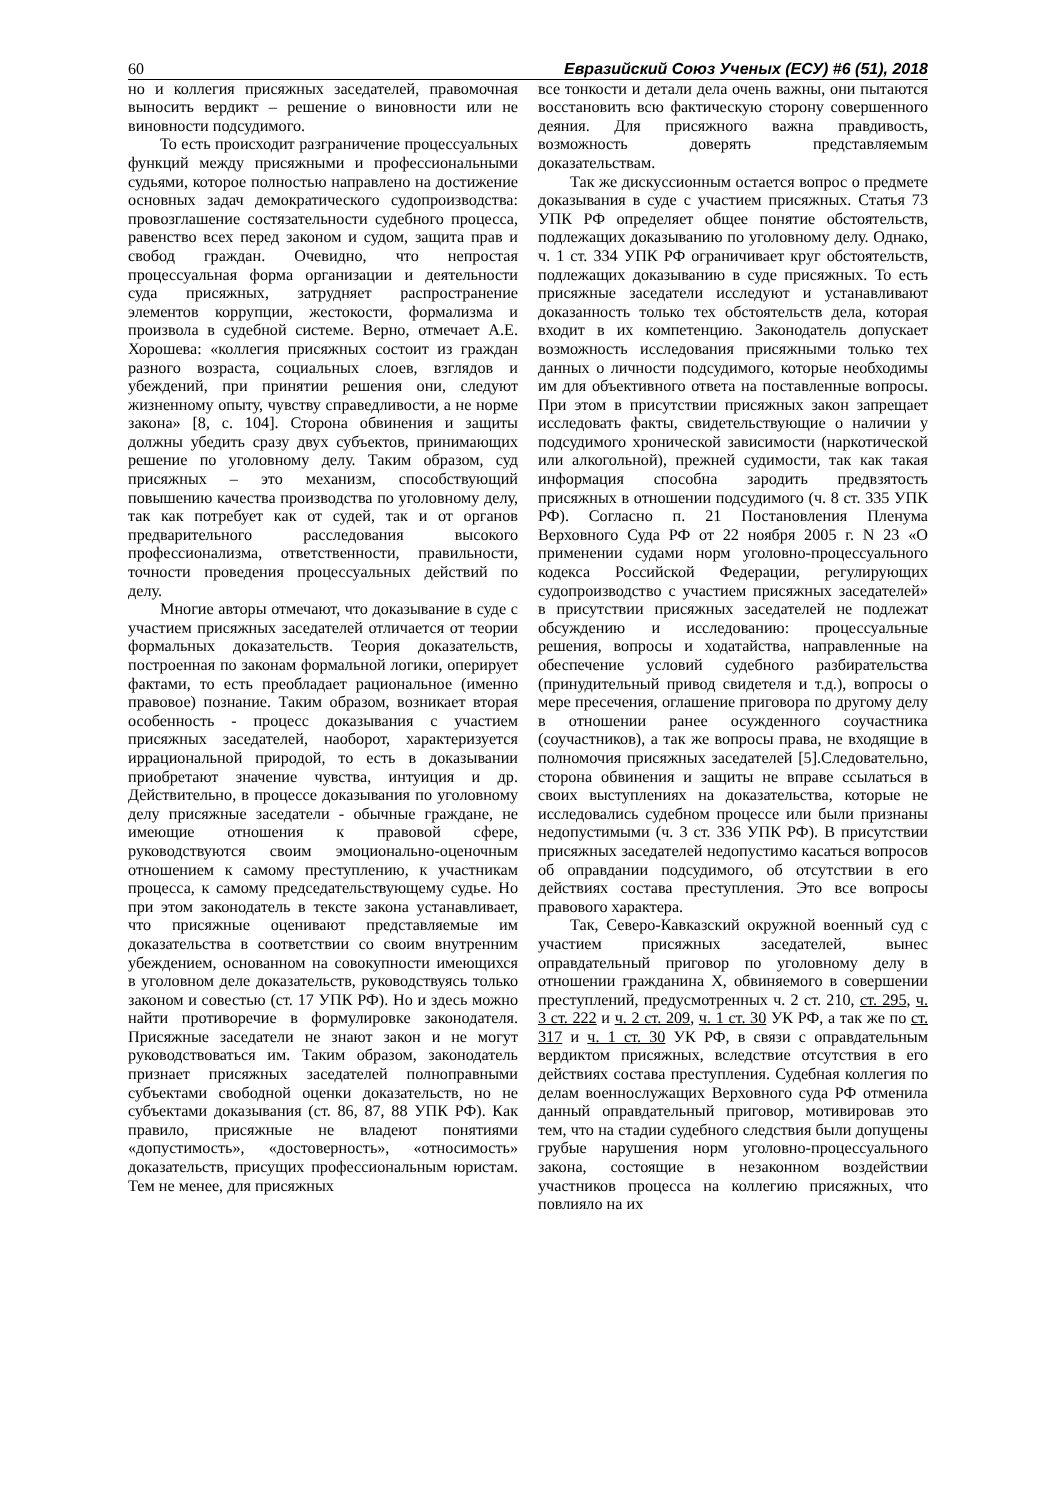60 Евразийский Союз Ученых (ЕСУ) #6 (51), 2018
но и коллегия присяжных заседателей, правомочная выносить вердикт – решение о виновности или не виновности подсудимого.
То есть происходит разграничение процессуальных функций между присяжными и профессиональными судьями, которое полностью направлено на достижение основных задач демократического судопроизводства: провозглашение состязательности судебного процесса, равенство всех перед законом и судом, защита прав и свобод граждан. Очевидно, что непростая процессуальная форма организации и деятельности суда присяжных, затрудняет распространение элементов коррупции, жестокости, формализма и произвола в судебной системе. Верно, отмечает А.Е. Хорошева: «коллегия присяжных состоит из граждан разного возраста, социальных слоев, взглядов и убеждений, при принятии решения они, следуют жизненному опыту, чувству справедливости, а не норме закона» [8, с. 104]. Сторона обвинения и защиты должны убедить сразу двух субъектов, принимающих решение по уголовному делу. Таким образом, суд присяжных – это механизм, способствующий повышению качества производства по уголовному делу, так как потребует как от судей, так и от органов предварительного расследования высокого профессионализма, ответственности, правильности, точности проведения процессуальных действий по делу.
Многие авторы отмечают, что доказывание в суде с участием присяжных заседателей отличается от теории формальных доказательств. Теория доказательств, построенная по законам формальной логики, оперирует фактами, то есть преобладает рациональное (именно правовое) познание. Таким образом, возникает вторая особенность - процесс доказывания с участием присяжных заседателей, наоборот, характеризуется иррациональной природой, то есть в доказывании приобретают значение чувства, интуиция и др. Действительно, в процессе доказывания по уголовному делу присяжные заседатели - обычные граждане, не имеющие отношения к правовой сфере, руководствуются своим эмоционально-оценочным отношением к самому преступлению, к участникам процесса, к самому председательствующему судье. Но при этом законодатель в тексте закона устанавливает, что присяжные оценивают представляемые им доказательства в соответствии со своим внутренним убеждением, основанном на совокупности имеющихся в уголовном деле доказательств, руководствуясь только законом и совестью (ст. 17 УПК РФ). Но и здесь можно найти противоречие в формулировке законодателя. Присяжные заседатели не знают закон и не могут руководствоваться им. Таким образом, законодатель признает присяжных заседателей полноправными субъектами свободной оценки доказательств, но не субъектами доказывания (ст. 86, 87, 88 УПК РФ). Как правило, присяжные не владеют понятиями «допустимость», «достоверность», «относимость» доказательств, присущих профессиональным юристам. Тем не менее, для присяжных
все тонкости и детали дела очень важны, они пытаются восстановить всю фактическую сторону совершенного деяния. Для присяжного важна правдивость, возможность доверять представляемым доказательствам.
Так же дискуссионным остается вопрос о предмете доказывания в суде с участием присяжных. Статья 73 УПК РФ определяет общее понятие обстоятельств, подлежащих доказыванию по уголовному делу. Однако, ч. 1 ст. 334 УПК РФ ограничивает круг обстоятельств, подлежащих доказыванию в суде присяжных. То есть присяжные заседатели исследуют и устанавливают доказанность только тех обстоятельств дела, которая входит в их компетенцию. Законодатель допускает возможность исследования присяжными только тех данных о личности подсудимого, которые необходимы им для объективного ответа на поставленные вопросы. При этом в присутствии присяжных закон запрещает исследовать факты, свидетельствующие о наличии у подсудимого хронической зависимости (наркотической или алкогольной), прежней судимости, так как такая информация способна зародить предвзятость присяжных в отношении подсудимого (ч. 8 ст. 335 УПК РФ). Согласно п. 21 Постановления Пленума Верховного Суда РФ от 22 ноября 2005 г. N 23 «О применении судами норм уголовно-процессуального кодекса Российской Федерации, регулирующих судопроизводство с участием присяжных заседателей» в присутствии присяжных заседателей не подлежат обсуждению и исследованию: процессуальные решения, вопросы и ходатайства, направленные на обеспечение условий судебного разбирательства (принудительный привод свидетеля и т.д.), вопросы о мере пресечения, оглашение приговора по другому делу в отношении ранее осужденного соучастника (соучастников), а так же вопросы права, не входящие в полномочия присяжных заседателей [5].Следовательно, сторона обвинения и защиты не вправе ссылаться в своих выступлениях на доказательства, которые не исследовались судебном процессе или были признаны недопустимыми (ч. 3 ст. 336 УПК РФ). В присутствии присяжных заседателей недопустимо касаться вопросов об оправдании подсудимого, об отсутствии в его действиях состава преступления. Это все вопросы правового характера.
Так, Северо-Кавказский окружной военный суд с участием присяжных заседателей, вынес оправдательный приговор по уголовному делу в отношении гражданина Х, обвиняемого в совершении преступлений, предусмотренных ч. 2 ст. 210, ст. 295, ч. 3 ст. 222 и ч. 2 ст. 209, ч. 1 ст. 30 УК РФ, а так же по ст. 317 и ч. 1 ст. 30 УК РФ, в связи с оправдательным вердиктом присяжных, вследствие отсутствия в его действиях состава преступления. Судебная коллегия по делам военнослужащих Верховного суда РФ отменила данный оправдательный приговор, мотивировав это тем, что на стадии судебного следствия были допущены грубые нарушения норм уголовно-процессуального закона, состоящие в незаконном воздействии участников процесса на коллегию присяжных, что повлияло на их